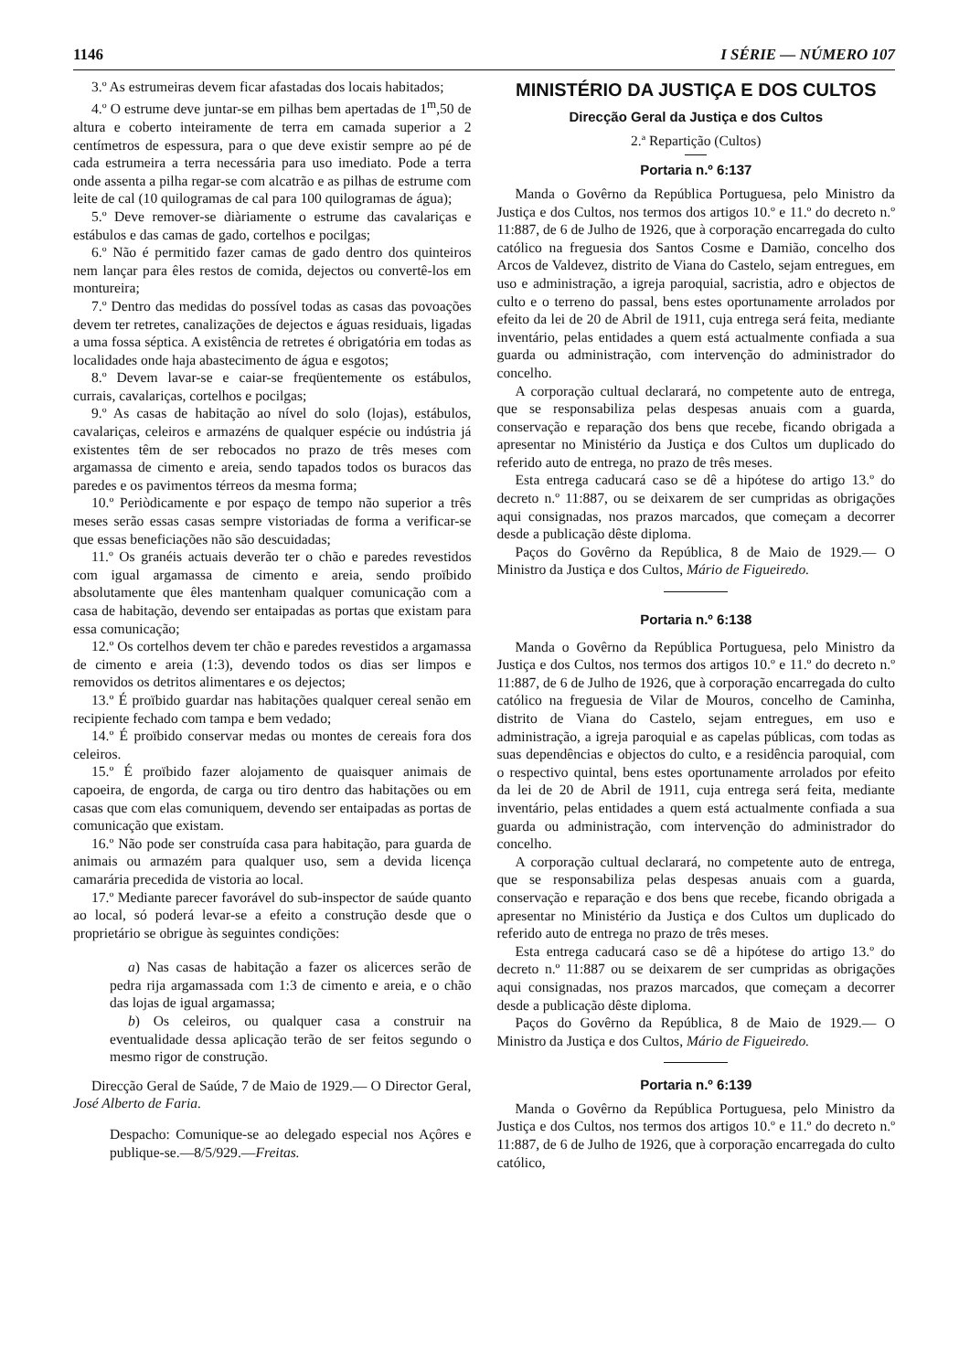1146 I SÉRIE — NÚMERO 107
3.º As estrumeiras devem ficar afastadas dos locais habitados;
4.º O estrume deve juntar-se em pilhas bem apertadas de 1<sup>m</sup>,50 de altura e coberto inteiramente de terra em camada superior a 2 centímetros de espessura, para o que deve existir sempre ao pé de cada estrumeira a terra necessária para uso imediato. Pode a terra onde assenta a pilha regar-se com alcatrão e as pilhas de estrume com leite de cal (10 quilogramas de cal para 100 quilogramas de água);
5.º Deve remover-se diàriamente o estrume das cavalariças e estábulos e das camas de gado, cortelhos e pocilgas;
6.º Não é permitido fazer camas de gado dentro dos quinteiros nem lançar para êles restos de comida, dejectos ou convertê-los em montureira;
7.º Dentro das medidas do possível todas as casas das povoações devem ter retretes, canalizações de dejectos e águas residuais, ligadas a uma fossa séptica. A existência de retretes é obrigatória em todas as localidades onde haja abastecimento de água e esgotos;
8.º Devem lavar-se e caiar-se freqüentemente os estábulos, currais, cavalariças, cortelhos e pocilgas;
9.º As casas de habitação ao nível do solo (lojas), estábulos, cavalariças, celeiros e armazéns de qualquer espécie ou indústria já existentes têm de ser rebocados no prazo de três meses com argamassa de cimento e areia, sendo tapados todos os buracos das paredes e os pavimentos térreos da mesma forma;
10.º Periòdicamente e por espaço de tempo não superior a três meses serão essas casas sempre vistoriadas de forma a verificar-se que essas beneficiações não são descuidadas;
11.º Os granéis actuais deverão ter o chão e paredes revestidos com igual argamassa de cimento e areia, sendo proïbido absolutamente que êles mantenham qualquer comunicação com a casa de habitação, devendo ser entaipadas as portas que existam para essa comunicação;
12.º Os cortelhos devem ter chão e paredes revestidos a argamassa de cimento e areia (1:3), devendo todos os dias ser limpos e removidos os detritos alimentares e os dejectos;
13.º É proïbido guardar nas habitações qualquer cereal senão em recipiente fechado com tampa e bem vedado;
14.º É proïbido conservar medas ou montes de cereais fora dos celeiros.
15.º É proïbido fazer alojamento de quaisquer animais de capoeira, de engorda, de carga ou tiro dentro das habitações ou em casas que com elas comuniquem, devendo ser entaipadas as portas de comunicação que existam.
16.º Não pode ser construída casa para habitação, para guarda de animais ou armazém para qualquer uso, sem a devida licença camarária precedida de vistoria ao local.
17.º Mediante parecer favorável do sub-inspector de saúde quanto ao local, só poderá levar-se a efeito a construção desde que o proprietário se obrigue às seguintes condições:
a) Nas casas de habitação a fazer os alicerces serão de pedra rija argamassada com 1:3 de cimento e areia, e o chão das lojas de igual argamassa;
b) Os celeiros, ou qualquer casa a construir na eventualidade dessa aplicação terão de ser feitos segundo o mesmo rigor de construção.
Direcção Geral de Saúde, 7 de Maio de 1929.— O Director Geral, José Alberto de Faria.
Despacho: Comunique-se ao delegado especial nos Açôres e publique-se.—8/5/929.—Freitas.
MINISTÉRIO DA JUSTIÇA E DOS CULTOS
Direcção Geral da Justiça e dos Cultos
2.ª Repartição (Cultos)
Portaria n.º 6:137
Manda o Govêrno da República Portuguesa, pelo Ministro da Justiça e dos Cultos, nos termos dos artigos 10.º e 11.º do decreto n.º 11:887, de 6 de Julho de 1926, que à corporação encarregada do culto católico na freguesia dos Santos Cosme e Damião, concelho dos Arcos de Valdevez, distrito de Viana do Castelo, sejam entregues, em uso e administração, a igreja paroquial, sacristia, adro e objectos de culto e o terreno do passal, bens estes oportunamente arrolados por efeito da lei de 20 de Abril de 1911, cuja entrega será feita, mediante inventário, pelas entidades a quem está actualmente confiada a sua guarda ou administração, com intervenção do administrador do concelho.
A corporação cultual declarará, no competente auto de entrega, que se responsabiliza pelas despesas anuais com a guarda, conservação e reparação dos bens que recebe, ficando obrigada a apresentar no Ministério da Justiça e dos Cultos um duplicado do referido auto de entrega, no prazo de três meses.
Esta entrega caducará caso se dê a hipótese do artigo 13.º do decreto n.º 11:887, ou se deixarem de ser cumpridas as obrigações aqui consignadas, nos prazos marcados, que começam a decorrer desde a publicação dêste diploma.
Paços do Govêrno da República, 8 de Maio de 1929.— O Ministro da Justiça e dos Cultos, Mário de Figueiredo.
Portaria n.º 6:138
Manda o Govêrno da República Portuguesa, pelo Ministro da Justiça e dos Cultos, nos termos dos artigos 10.º e 11.º do decreto n.º 11:887, de 6 de Julho de 1926, que à corporação encarregada do culto católico na freguesia de Vilar de Mouros, concelho de Caminha, distrito de Viana do Castelo, sejam entregues, em uso e administração, a igreja paroquial e as capelas públicas, com todas as suas dependências e objectos do culto, e a residência paroquial, com o respectivo quintal, bens estes oportunamente arrolados por efeito da lei de 20 de Abril de 1911, cuja entrega será feita, mediante inventário, pelas entidades a quem está actualmente confiada a sua guarda ou administração, com intervenção do administrador do concelho.
A corporação cultual declarará, no competente auto de entrega, que se responsabiliza pelas despesas anuais com a guarda, conservação e reparação e dos bens que recebe, ficando obrigada a apresentar no Ministério da Justiça e dos Cultos um duplicado do referido auto de entrega no prazo de três meses.
Esta entrega caducará caso se dê a hipótese do artigo 13.º do decreto n.º 11:887 ou se deixarem de ser cumpridas as obrigações aqui consignadas, nos prazos marcados, que começam a decorrer desde a publicação dêste diploma.
Paços do Govêrno da República, 8 de Maio de 1929.— O Ministro da Justiça e dos Cultos, Mário de Figueiredo.
Portaria n.º 6:139
Manda o Govêrno da República Portuguesa, pelo Ministro da Justiça e dos Cultos, nos termos dos artigos 10.º e 11.º do decreto n.º 11:887, de 6 de Julho de 1926, que à corporação encarregada do culto católico,